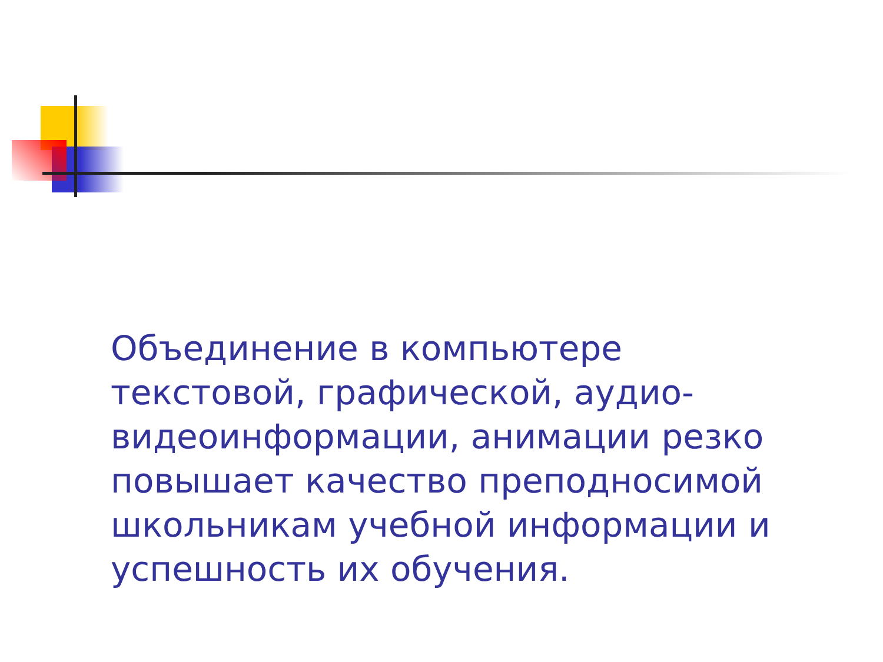Объединение в компьютере текстовой, графической, аудио-видеоинформации, анимации резко повышает качество преподносимой школьникам учебной информации и успешность их обучения.